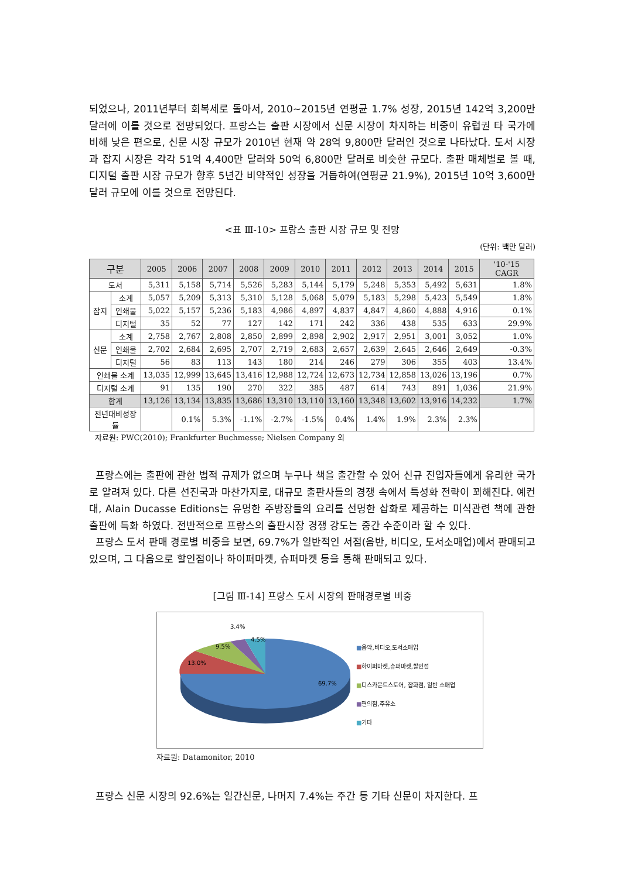되었으나, 2011년부터 회복세로 돌아서, 2010~2015년 연평균 1.7% 성장, 2015년 142억 3,200만 달러에 이를 것으로 전망되었다. 프랑스는 출판 시장에서 신문 시장이 차지하는 비중이 유럽권 타 국가에 비해 낮은 편으로, 신문 시장 규모가 2010년 현재 약 28억 9,800만 달러인 것으로 나타났다. 도서 시장과 잡지 시장은 각각 51억 4,400만 달러와 50억 6,800만 달러로 비슷한 규모다. 출판 매체별로 볼 때, 디지털 출판 시장 규모가 향후 5년간 비약적인 성장을 거듭하여(연평균 21.9%), 2015년 10억 3,600만 달러 규모에 이를 것으로 전망된다.
<표 Ⅲ-10> 프랑스 출판 시장 규모 및 전망
(단위: 백만 달러)
| 구분 | | 2005 | 2006 | 2007 | 2008 | 2009 | 2010 | 2011 | 2012 | 2013 | 2014 | 2015 | '10-'15 CAGR |
| --- | --- | --- | --- | --- | --- | --- | --- | --- | --- | --- | --- | --- | --- |
| 도서 | | 5,311 | 5,158 | 5,714 | 5,526 | 5,283 | 5,144 | 5,179 | 5,248 | 5,353 | 5,492 | 5,631 | 1.8% |
| 잡지 | 소계 | 5,057 | 5,209 | 5,313 | 5,310 | 5,128 | 5,068 | 5,079 | 5,183 | 5,298 | 5,423 | 5,549 | 1.8% |
| | 인쇄물 | 5,022 | 5,157 | 5,236 | 5,183 | 4,986 | 4,897 | 4,837 | 4,847 | 4,860 | 4,888 | 4,916 | 0.1% |
| | 디지털 | 35 | 52 | 77 | 127 | 142 | 171 | 242 | 336 | 438 | 535 | 633 | 29.9% |
| 신문 | 소계 | 2,758 | 2,767 | 2,808 | 2,850 | 2,899 | 2,898 | 2,902 | 2,917 | 2,951 | 3,001 | 3,052 | 1.0% |
| | 인쇄물 | 2,702 | 2,684 | 2,695 | 2,707 | 2,719 | 2,683 | 2,657 | 2,639 | 2,645 | 2,646 | 2,649 | -0.3% |
| | 디지털 | 56 | 83 | 113 | 143 | 180 | 214 | 246 | 279 | 306 | 355 | 403 | 13.4% |
| 인쇄물 소계 | | 13,035 | 12,999 | 13,645 | 13,416 | 12,988 | 12,724 | 12,673 | 12,734 | 12,858 | 13,026 | 13,196 | 0.7% |
| 디지털 소계 | | 91 | 135 | 190 | 270 | 322 | 385 | 487 | 614 | 743 | 891 | 1,036 | 21.9% |
| 합계 | | 13,126 | 13,134 | 13,835 | 13,686 | 13,310 | 13,110 | 13,160 | 13,348 | 13,602 | 13,916 | 14,232 | 1.7% |
| 전년대비성장률 | | | 0.1% | 5.3% | -1.1% | -2.7% | -1.5% | 0.4% | 1.4% | 1.9% | 2.3% | 2.3% | |
자료원: PWC(2010); Frankfurter Buchmesse; Nielsen Company 외
프랑스에는 출판에 관한 법적 규제가 없으며 누구나 책을 출간할 수 있어 신규 진입자들에게 유리한 국가로 알려져 있다. 다른 선진국과 마찬가지로, 대규모 출판사들의 경쟁 속에서 특성화 전략이 꾀해진다. 예컨대, Alain Ducasse Editions는 유명한 주방장들의 요리를 선명한 삽화로 제공하는 미식관련 책에 관한 출판에 특화 하였다. 전반적으로 프랑스의 출판시장 경쟁 강도는 중간 수준이라 할 수 있다.
프랑스 도서 판매 경로별 비중을 보면, 69.7%가 일반적인 서점(음반, 비디오, 도서소매업)에서 판매되고 있으며, 그 다음으로 할인점이나 하이퍼마켓, 슈퍼마켓 등을 통해 판매되고 있다.
[그림 Ⅲ-14] 프랑스 도서 시장의 판매경로별 비중
69.7%
13.0%
9.5%
3.4%
4.5%
■음악,비디오,도서소매업
■하이퍼마켓,슈퍼마켓,할인점
■디스카운트스토어, 잡화점, 일반 소매업
■편의점,주유소
■기타
자료원: Datamonitor, 2010
프랑스 신문 시장의 92.6%는 일간신문, 나머지 7.4%는 주간 등 기타 신문이 차지한다. 프